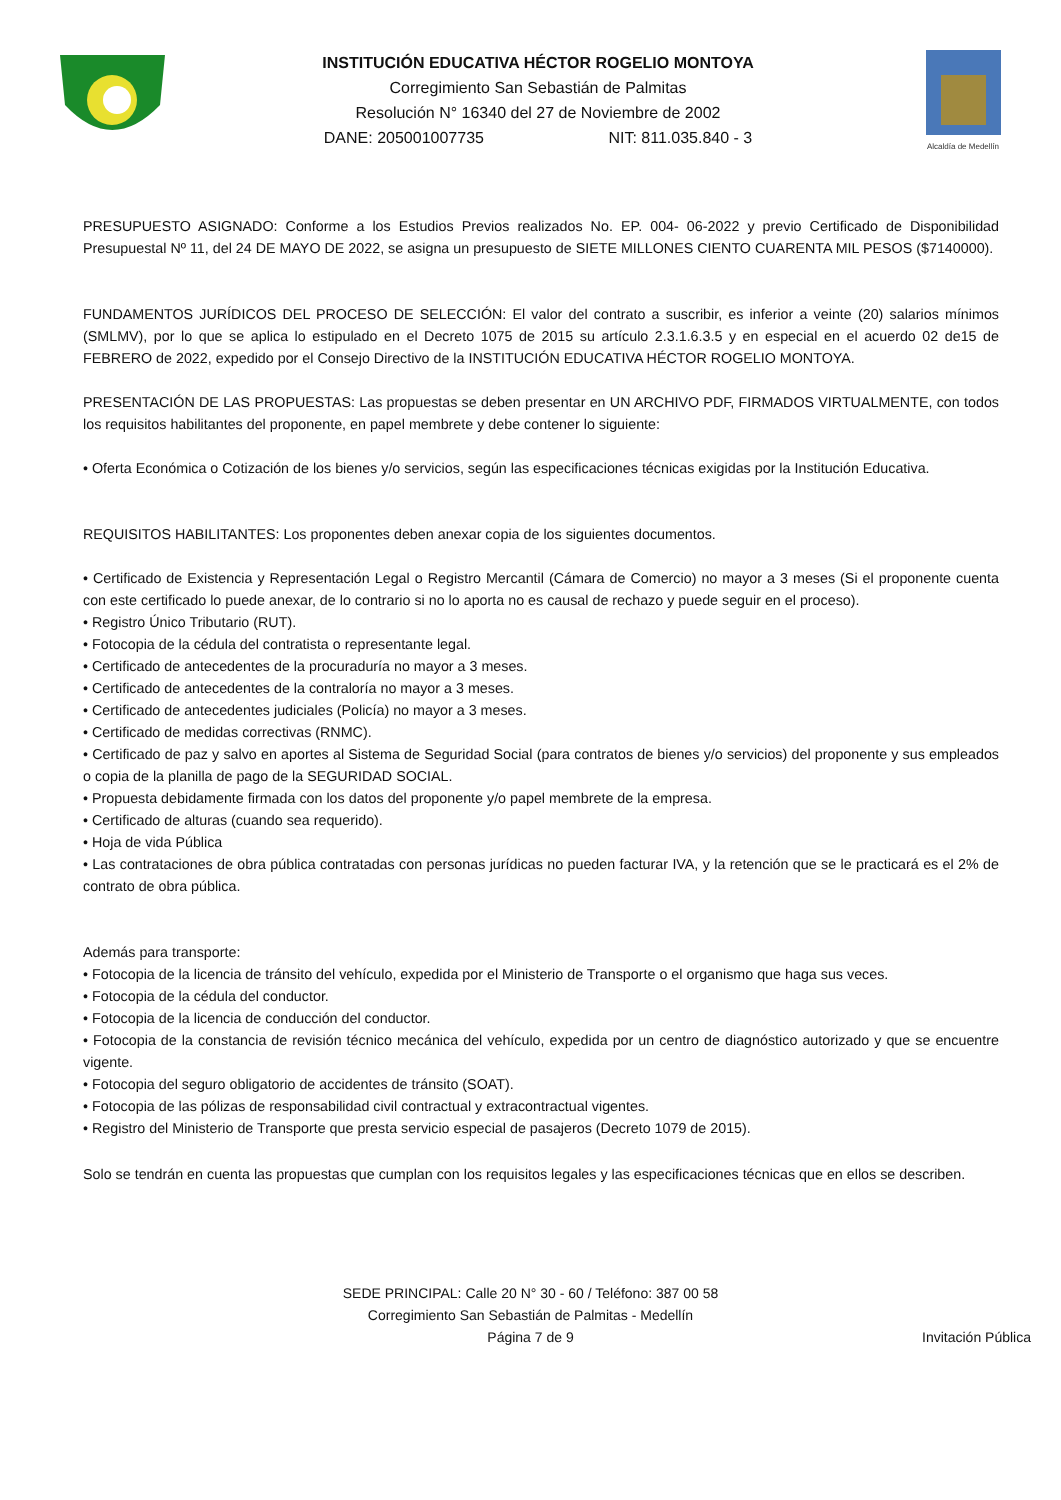INSTITUCIÓN EDUCATIVA HÉCTOR ROGELIO MONTOYA
Corregimiento San Sebastián de Palmitas
Resolución N° 16340 del 27 de Noviembre de 2002
DANE: 205001007735 NIT: 811.035.840 - 3
Alcaldía de Medellín
PRESUPUESTO ASIGNADO: Conforme a los Estudios Previos realizados No. EP. 004- 06-2022 y previo Certificado de Disponibilidad Presupuestal Nº 11, del 24 DE MAYO DE 2022, se asigna un presupuesto de SIETE MILLONES CIENTO CUARENTA MIL PESOS ($7140000).
FUNDAMENTOS JURÍDICOS DEL PROCESO DE SELECCIÓN: El valor del contrato a suscribir, es inferior a veinte (20) salarios mínimos (SMLMV), por lo que se aplica lo estipulado en el Decreto 1075 de 2015 su artículo 2.3.1.6.3.5 y en especial en el acuerdo 02 de15 de FEBRERO de 2022, expedido por el Consejo Directivo de la INSTITUCIÓN EDUCATIVA HÉCTOR ROGELIO MONTOYA.
PRESENTACIÓN DE LAS PROPUESTAS: Las propuestas se deben presentar en UN ARCHIVO PDF, FIRMADOS VIRTUALMENTE, con todos los requisitos habilitantes del proponente, en papel membrete y debe contener lo siguiente:
• Oferta Económica o Cotización de los bienes y/o servicios, según las especificaciones técnicas exigidas por la Institución Educativa.
REQUISITOS HABILITANTES: Los proponentes deben anexar copia de los siguientes documentos.
• Certificado de Existencia y Representación Legal o Registro Mercantil (Cámara de Comercio) no mayor a 3 meses (Si el proponente cuenta con este certificado lo puede anexar, de lo contrario si no lo aporta no es causal de rechazo y puede seguir en el proceso).
• Registro Único Tributario (RUT).
• Fotocopia de la cédula del contratista o representante legal.
• Certificado de antecedentes de la procuraduría no mayor a 3 meses.
• Certificado de antecedentes de la contraloría no mayor a 3 meses.
• Certificado de antecedentes judiciales (Policía) no mayor a 3 meses.
• Certificado de medidas correctivas (RNMC).
• Certificado de paz y salvo en aportes al Sistema de Seguridad Social (para contratos de bienes y/o servicios) del proponente y sus empleados o copia de la planilla de pago de la SEGURIDAD SOCIAL.
• Propuesta debidamente firmada con los datos del proponente y/o papel membrete de la empresa.
• Certificado de alturas (cuando sea requerido).
• Hoja de vida Pública
• Las contrataciones de obra pública contratadas con personas jurídicas no pueden facturar IVA, y la retención que se le practicará es el 2% de contrato de obra pública.
Además para transporte:
• Fotocopia de la licencia de tránsito del vehículo, expedida por el Ministerio de Transporte o el organismo que haga sus veces.
• Fotocopia de la cédula del conductor.
• Fotocopia de la licencia de conducción del conductor.
• Fotocopia de la constancia de revisión técnico mecánica del vehículo, expedida por un centro de diagnóstico autorizado y que se encuentre vigente.
• Fotocopia del seguro obligatorio de accidentes de tránsito (SOAT).
• Fotocopia de las pólizas de responsabilidad civil contractual y extracontractual vigentes.
• Registro del Ministerio de Transporte que presta servicio especial de pasajeros (Decreto 1079 de 2015).
Solo se tendrán en cuenta las propuestas que cumplan con los requisitos legales y las especificaciones técnicas que en ellos se describen.
SEDE PRINCIPAL: Calle 20 N° 30 - 60 / Teléfono: 387 00 58
Corregimiento San Sebastián de Palmitas - Medellín
Página 7 de 9
Invitación Pública